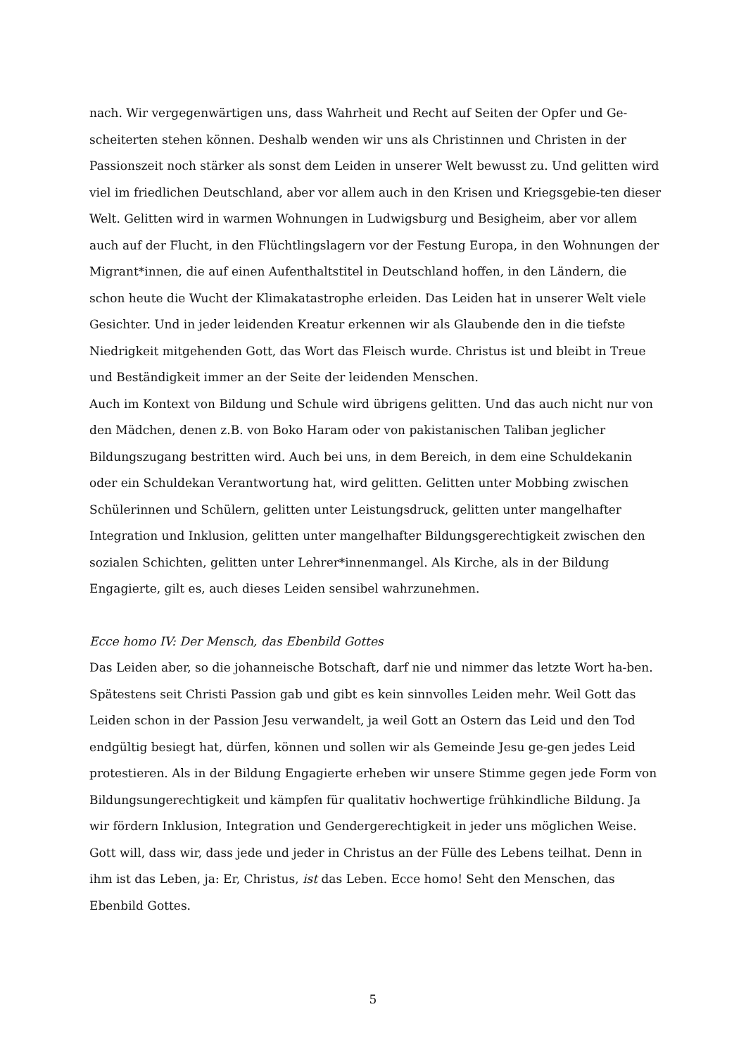nach. Wir vergegenwärtigen uns, dass Wahrheit und Recht auf Seiten der Opfer und Ge-scheiterten stehen können. Deshalb wenden wir uns als Christinnen und Christen in der Passionszeit noch stärker als sonst dem Leiden in unserer Welt bewusst zu. Und gelitten wird viel im friedlichen Deutschland, aber vor allem auch in den Krisen und Kriegsgebie-ten dieser Welt. Gelitten wird in warmen Wohnungen in Ludwigsburg und Besigheim, aber vor allem auch auf der Flucht, in den Flüchtlingslagern vor der Festung Europa, in den Wohnungen der Migrant*innen, die auf einen Aufenthaltstitel in Deutschland hoffen, in den Ländern, die schon heute die Wucht der Klimakatastrophe erleiden. Das Leiden hat in unserer Welt viele Gesichter. Und in jeder leidenden Kreatur erkennen wir als Glaubende den in die tiefste Niedrigkeit mitgehenden Gott, das Wort das Fleisch wurde. Christus ist und bleibt in Treue und Beständigkeit immer an der Seite der leidenden Menschen.
Auch im Kontext von Bildung und Schule wird übrigens gelitten. Und das auch nicht nur von den Mädchen, denen z.B. von Boko Haram oder von pakistanischen Taliban jeglicher Bildungszugang bestritten wird. Auch bei uns, in dem Bereich, in dem eine Schuldekanin oder ein Schuldekan Verantwortung hat, wird gelitten. Gelitten unter Mobbing zwischen Schülerinnen und Schülern, gelitten unter Leistungsdruck, gelitten unter mangelhafter Integration und Inklusion, gelitten unter mangelhafter Bildungsgerechtigkeit zwischen den sozialen Schichten, gelitten unter Lehrer*innenmangel. Als Kirche, als in der Bildung Engagierte, gilt es, auch dieses Leiden sensibel wahrzunehmen.
Ecce homo IV: Der Mensch, das Ebenbild Gottes
Das Leiden aber, so die johanneische Botschaft, darf nie und nimmer das letzte Wort ha-ben. Spätestens seit Christi Passion gab und gibt es kein sinnvolles Leiden mehr. Weil Gott das Leiden schon in der Passion Jesu verwandelt, ja weil Gott an Ostern das Leid und den Tod endgültig besiegt hat, dürfen, können und sollen wir als Gemeinde Jesu ge-gen jedes Leid protestieren. Als in der Bildung Engagierte erheben wir unsere Stimme gegen jede Form von Bildungsungerechtigkeit und kämpfen für qualitativ hochwertige frühkindliche Bildung. Ja wir fördern Inklusion, Integration und Gendergerechtigkeit in jeder uns möglichen Weise. Gott will, dass wir, dass jede und jeder in Christus an der Fülle des Lebens teilhat. Denn in ihm ist das Leben, ja: Er, Christus, ist das Leben. Ecce homo! Seht den Menschen, das Ebenbild Gottes.
5